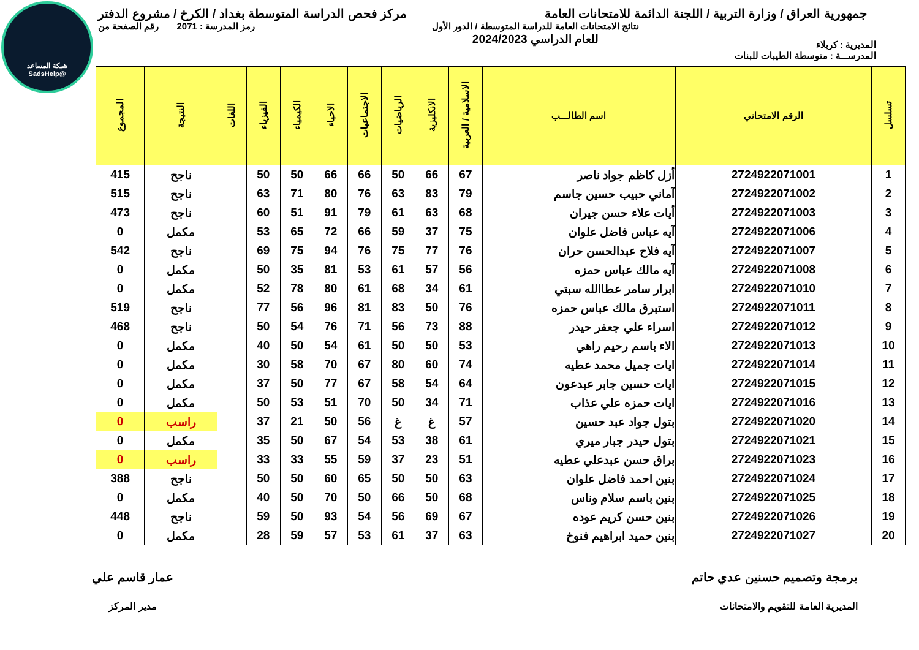شبكة المساعد
@SadsHelp
جمهورية العراق / وزارة التربية / اللجنة الدائمة للامتحانات العامة
مركز فحص الدراسة المتوسطة بغداد / الكرخ / مشروع الدفتر
المديرية : كربلاء
نتائج الامتحانات العامة للدراسة المتوسطة / الدور الأول
للعام الدراسي 2024/2023
رمز المدرسة : 2071 رقم الصفحة من
المدرســـة : متوسطة الطيبات للبنات
| تسلسل | الرقم الامتحاني | اسم الطالـــب | الاسلامية / العربية | الانكليزية | الرياضيات | الاجتماعيات | الاحياء | الكيمياء | الفيزياء | اللغات | النتيجة | المجموع |
| --- | --- | --- | --- | --- | --- | --- | --- | --- | --- | --- | --- | --- |
| 1 | 2724922071001 | أزل كاظم جواد ناصر | 67 | 66 | 50 | 66 | 66 | 50 | 50 | | ناجح | 415 |
| 2 | 2724922071002 | آماني حبيب حسين جاسم | 79 | 83 | 63 | 76 | 80 | 71 | 63 | | ناجح | 515 |
| 3 | 2724922071003 | أيات علاء حسن جيران | 68 | 63 | 61 | 79 | 91 | 51 | 60 | | ناجح | 473 |
| 4 | 2724922071006 | آيه عباس فاضل علوان | 75 | 37 | 59 | 66 | 72 | 65 | 53 | | مكمل | 0 |
| 5 | 2724922071007 | آيه فلاح عبدالحسن حران | 76 | 77 | 75 | 76 | 94 | 75 | 69 | | ناجح | 542 |
| 6 | 2724922071008 | آيه مالك عباس حمزه | 56 | 57 | 61 | 53 | 81 | 35 | 50 | | مكمل | 0 |
| 7 | 2724922071010 | ابرار سامر عطاالله سبتي | 61 | 34 | 68 | 61 | 80 | 78 | 52 | | مكمل | 0 |
| 8 | 2724922071011 | استبرق مالك عباس حمزه | 76 | 50 | 83 | 81 | 96 | 56 | 77 | | ناجح | 519 |
| 9 | 2724922071012 | اسراء علي جعفر حيدر | 88 | 73 | 56 | 71 | 76 | 54 | 50 | | ناجح | 468 |
| 10 | 2724922071013 | الاء باسم رحيم راهي | 53 | 50 | 50 | 61 | 54 | 50 | 40 | | مكمل | 0 |
| 11 | 2724922071014 | ايات جميل محمد عطيه | 74 | 60 | 80 | 67 | 70 | 58 | 30 | | مكمل | 0 |
| 12 | 2724922071015 | ايات حسين جابر عبدعون | 64 | 54 | 58 | 67 | 77 | 50 | 37 | | مكمل | 0 |
| 13 | 2724922071016 | ايات حمزه علي عذاب | 71 | 34 | 50 | 70 | 51 | 53 | 50 | | مكمل | 0 |
| 14 | 2724922071020 | بتول جواد عبد حسين | 57 | غ | غ | 56 | 50 | 21 | 37 | | راسب | 0 |
| 15 | 2724922071021 | بتول حيدر جبار ميري | 61 | 38 | 53 | 54 | 67 | 50 | 35 | | مكمل | 0 |
| 16 | 2724922071023 | براق حسن عبدعلي عطيه | 51 | 23 | 37 | 59 | 55 | 33 | 33 | | راسب | 0 |
| 17 | 2724922071024 | بنين احمد فاضل علوان | 63 | 50 | 50 | 65 | 60 | 50 | 50 | | ناجح | 388 |
| 18 | 2724922071025 | بنين باسم سلام وناس | 68 | 50 | 66 | 50 | 70 | 50 | 40 | | مكمل | 0 |
| 19 | 2724922071026 | بنين حسن كريم عوده | 67 | 69 | 56 | 54 | 93 | 50 | 59 | | ناجح | 448 |
| 20 | 2724922071027 | بنين حميد ابراهيم فنوخ | 63 | 37 | 61 | 53 | 57 | 59 | 28 | | مكمل | 0 |
برمجة وتصميم حسنين عدي حاتم
المديرية العامة للتقويم والامتحانات
عمار قاسم علي
مدير المركز